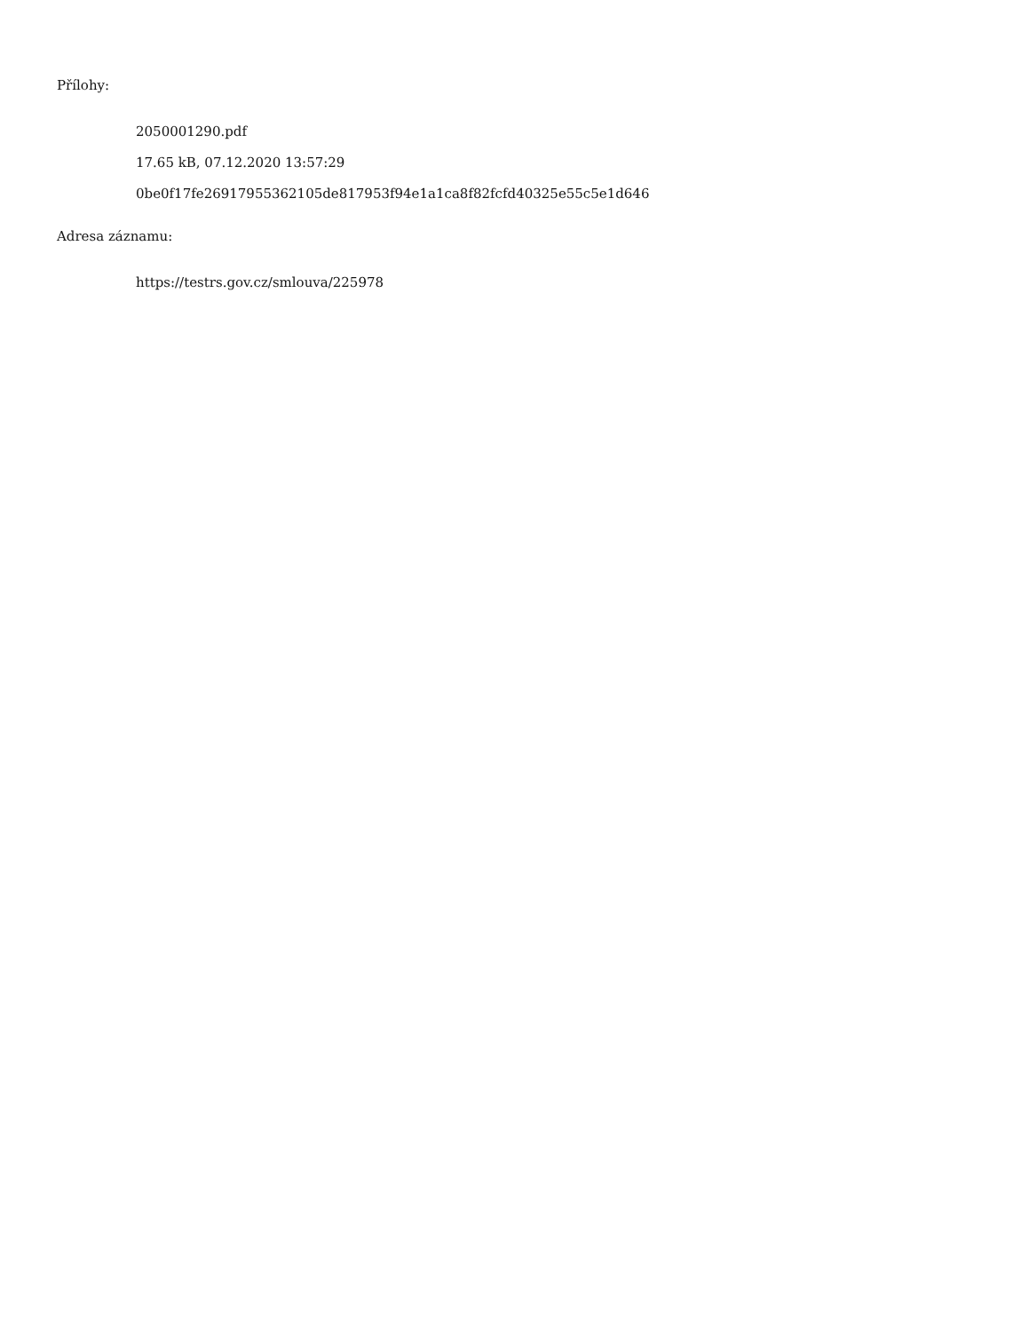Přílohy:
2050001290.pdf
17.65 kB, 07.12.2020 13:57:29
0be0f17fe26917955362105de817953f94e1a1ca8f82fcfd40325e55c5e1d646
Adresa záznamu:
https://testrs.gov.cz/smlouva/225978